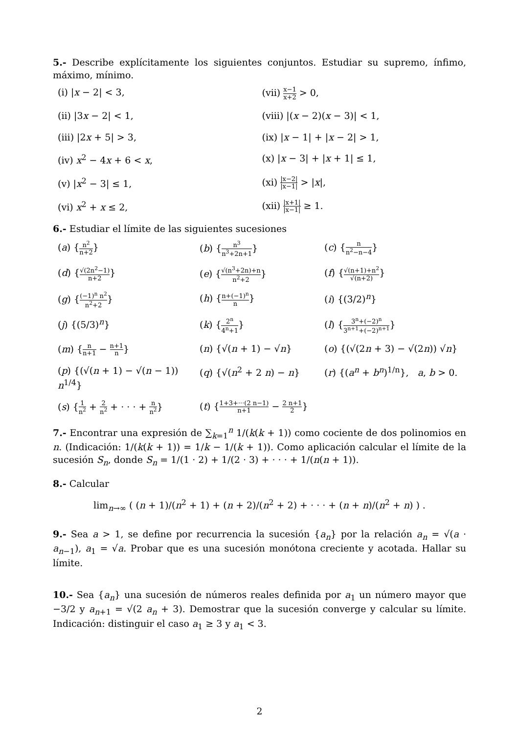5.- Describe explícitamente los siguientes conjuntos. Estudiar su supremo, ínfimo, máximo, mínimo.
(i) |x − 2| < 3,
(vii) x−1 x+2 > 0,
(ii) |3x − 2| < 1,
(viii) |(x − 2)(x − 3)| < 1,
(iii) |2x + 5| > 3,
(ix) |x − 1| + |x − 2| > 1,
(iv) x<sup>2</sup> − 4x + 6 < x,
(x) |x − 3| + |x + 1| ≤ 1,
(v) |x<sup>2</sup> − 3| ≤ 1,
(xi) |x−2| |x−1| > |x|,
(vi) x<sup>2</sup> + x ≤ 2,
(xii) |x+1| |x−1| ≥ 1.
6.- Estudiar el límite de las siguientes sucesiones
(a) {n<sup>2</sup> n+2}
(b) {n<sup>3</sup> n<sup>3</sup>+2n+1}
(c) {n n<sup>2</sup>−n−4}
(d) {√(2n<sup>2</sup>−1) n+2}
(e) {√(n<sup>3</sup>+2n)+n n<sup>2</sup>+2}
(f) {√(n+1)+n<sup>2</sup> √(n+2)}
(g) {(−1)<sup>n</sup> n<sup>2</sup> n<sup>2</sup>+2}
(h) {n+(−1)<sup>n</sup> n}
(i) {(3/2)<sup>n</sup>}
(j) {(5/3)<sup>n</sup>}
(k) {2<sup>n</sup> 4<sup>n</sup>+1}
(l) {3<sup>n</sup>+(−2)<sup>n</sup> 3<sup>n+1</sup>+(−2)<sup>n+1</sup>}
(m) {n n+1 − n+1 n}
(n) {√(n + 1) − √n}
(o) {(√(2n + 3) − √(2n)) √n}
(p) {(√(n + 1) − √(n − 1)) n<sup>1/4</sup>}
(q) {√(n<sup>2</sup> + 2 n) − n}
(r) {(a<sup>n</sup> + b<sup>n</sup>)<sup>1/n</sup>}, a, b > 0.
(s) {1 n<sup>2</sup> + 2 n<sup>2</sup> + · · · + n n<sup>2</sup>}
(t) {1+3+···(2 n−1) n+1 − 2 n+1 2}
7.- Encontrar una expresión de ∑<sub>k=1</sub><sup>n</sup> 1/(k(k + 1)) como cociente de dos polinomios en n. (Indicación: 1/(k(k + 1)) = 1/k − 1/(k + 1)). Como aplicación calcular el límite de la sucesión S<sub>n</sub>, donde S<sub>n</sub> = 1/(1 · 2) + 1/(2 · 3) + · · · + 1/(n(n + 1)).
8.- Calcular
lim<sub>n→∞</sub> ( (n + 1)/(n<sup>2</sup> + 1) + (n + 2)/(n<sup>2</sup> + 2) + · · · + (n + n)/(n<sup>2</sup> + n) ) .
9.- Sea a > 1, se define por recurrencia la sucesión {a<sub>n</sub>} por la relación a<sub>n</sub> = √(a · a<sub>n−1</sub>), a<sub>1</sub> = √a. Probar que es una sucesión monótona creciente y acotada. Hallar su límite.
10.- Sea {a<sub>n</sub>} una sucesión de números reales definida por a<sub>1</sub> un número mayor que −3/2 y a<sub>n+1</sub> = √(2 a<sub>n</sub> + 3). Demostrar que la sucesión converge y calcular su límite. Indicación: distinguir el caso a<sub>1</sub> ≥ 3 y a<sub>1</sub> < 3.
2